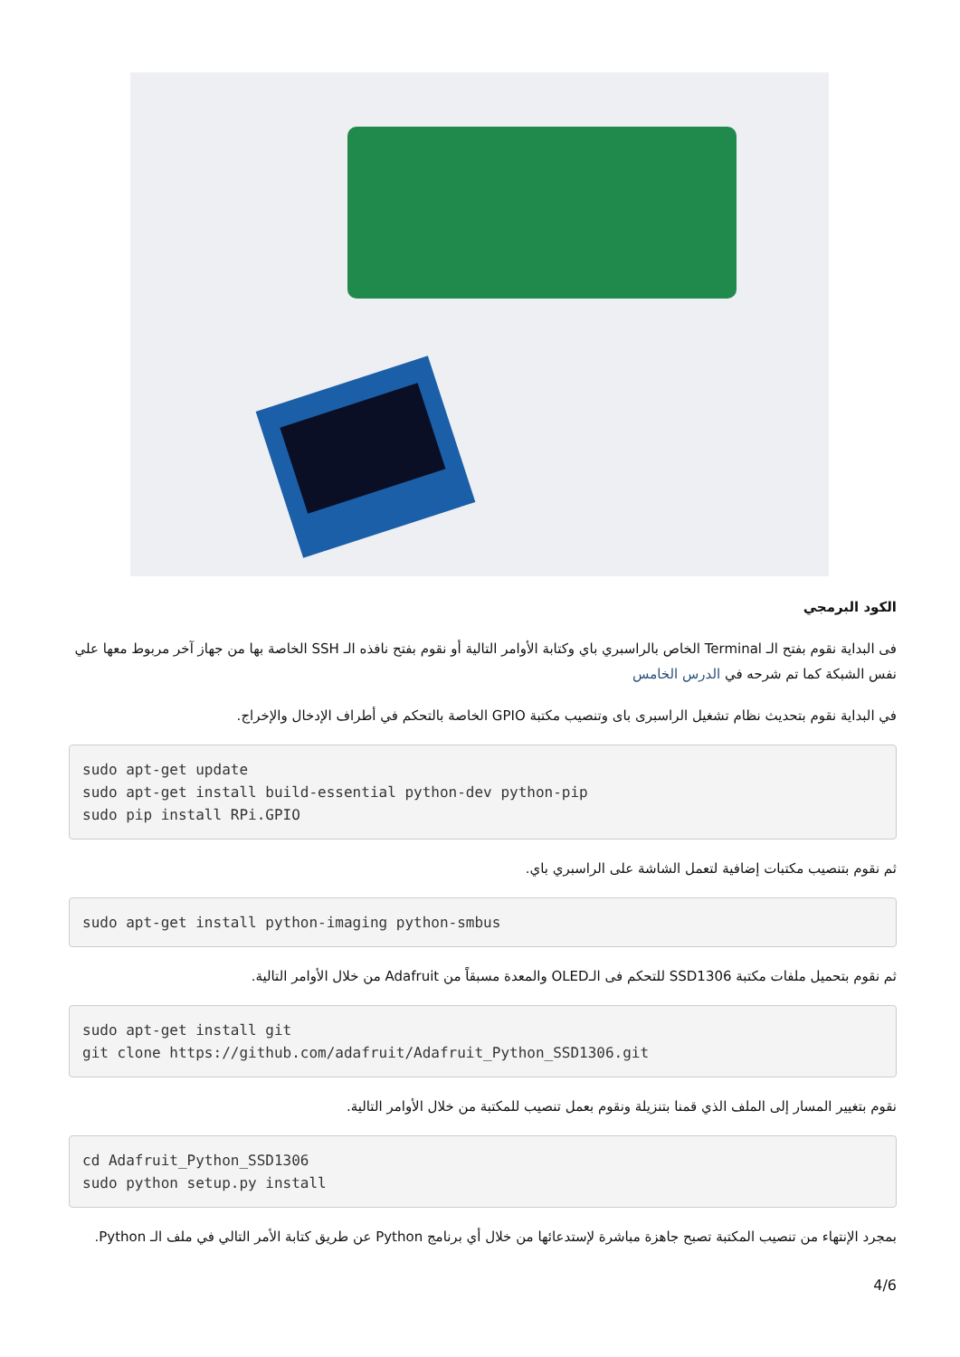الكود البرمجي
فى البداية نقوم بفتح الـ Terminal الخاص بالراسبري باي وكتابة الأوامر التالية أو نقوم بفتح نافذه الـ SSH الخاصة بها من جهاز آخر مربوط معها علي نفس الشبكة كما تم شرحه في الدرس الخامس
في البداية نقوم بتحديث نظام تشغيل الراسبرى باى وتنصيب مكتبة GPIO الخاصة بالتحكم في أطراف الإدخال والإخراج.
sudo apt-get update
sudo apt-get install build-essential python-dev python-pip
sudo pip install RPi.GPIO
ثم نقوم بتنصيب مكتبات إضافية لتعمل الشاشة على الراسبري باي.
sudo apt-get install python-imaging python-smbus
ثم نقوم بتحميل ملفات مكتبة SSD1306 للتحكم فى الـOLED والمعدة مسبقاً من Adafruit من خلال الأوامر التالية.
sudo apt-get install git
git clone https://github.com/adafruit/Adafruit_Python_SSD1306.git
نقوم بتغيير المسار إلى الملف الذي قمنا بتنزيلة ونقوم بعمل تنصيب للمكتبة من خلال الأوامر التالية.
cd Adafruit_Python_SSD1306
sudo python setup.py install
بمجرد الإنتهاء من تنصيب المكتبة تصبح جاهزة مباشرة لإستدعائها من خلال أي برنامج Python عن طريق كتابة الأمر التالي في ملف الـ Python.
4/6